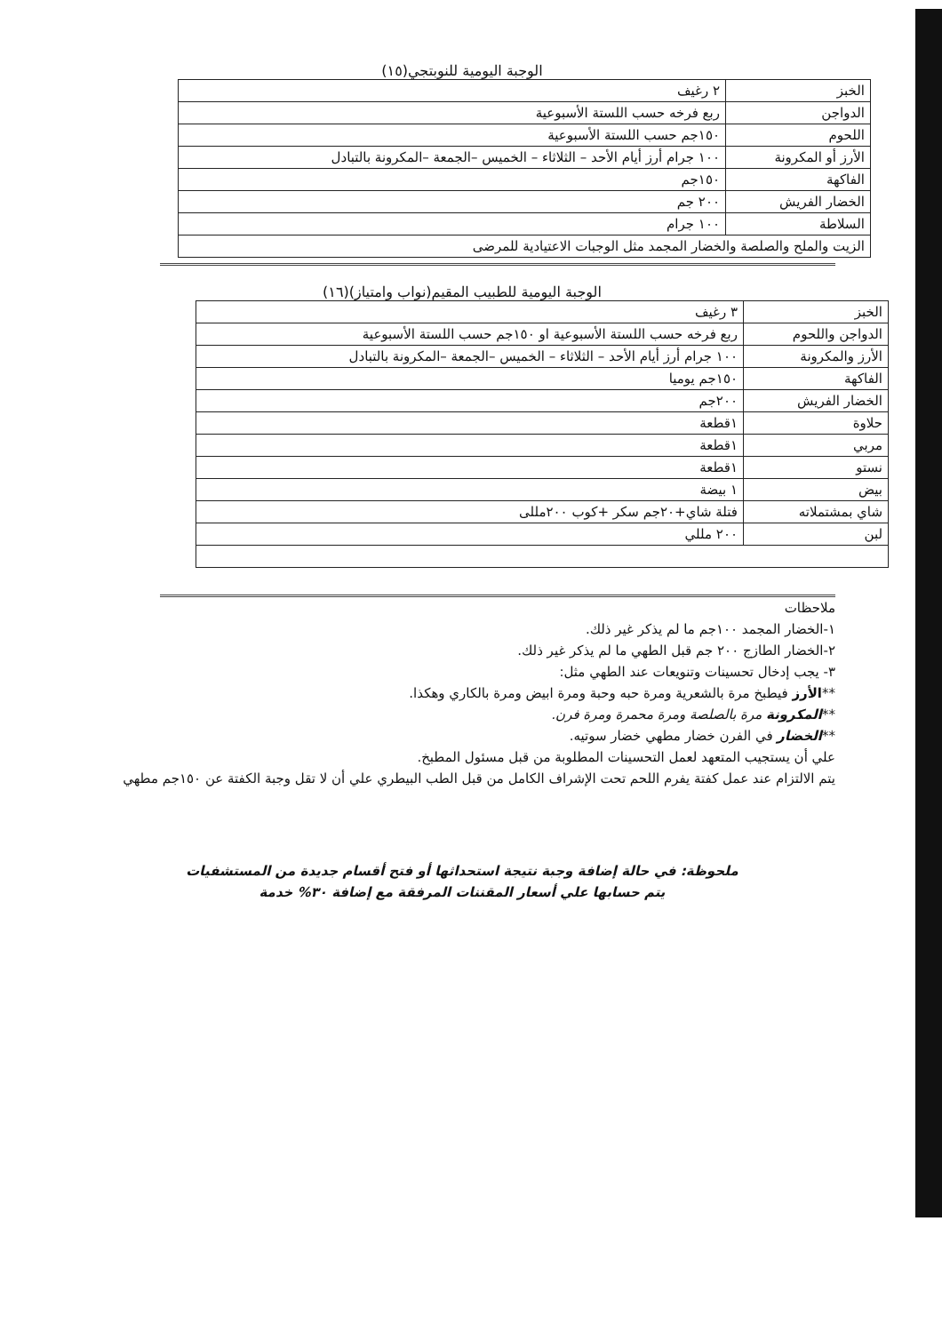الوجبة اليومية للنوبتجي(١٥)
| الخبز | ٢ رغيف |
| الدواجن | ربع فرخه حسب اللستة الأسبوعية |
| اللحوم | ١٥٠جم حسب اللستة الأسبوعية |
| الأرز أو المكرونة | ١٠٠ جرام أرز أيام الأحد – الثلاثاء – الخميس –الجمعة –المكرونة بالتبادل |
| الفاكهة | ١٥٠جم |
| الخضار الفريش | ٢٠٠ جم |
| السلاطة | ١٠٠ جرام |
| الزيت والملح والصلصة والخضار المجمد مثل الوجبات الاعتيادية للمرضى | |
الوجبة اليومية للطبيب المقيم(نواب وامتياز)(١٦)
| الخبز | ٣ رغيف |
| الدواجن واللحوم | ربع فرخه حسب اللستة الأسبوعية او ١٥٠جم حسب اللستة الأسبوعية |
| الأرز والمكرونة | ١٠٠ جرام أرز أيام الأحد – الثلاثاء – الخميس –الجمعة –المكرونة بالتبادل |
| الفاكهة | ١٥٠جم يوميا |
| الخضار الفريش | ٢٠٠جم |
| حلاوة | ١قطعة |
| مربي | ١قطعة |
| نستو | ١قطعة |
| بيض | ١ بيضة |
| شاي بمشتملاته | فتلة شاي+٢٠جم سكر +كوب ٢٠٠مللى |
| لبن | ٢٠٠ مللي |
ملاحظات
١-الخضار المجمد ١٠٠جم ما لم يذكر غير ذلك.
٢-الخضار الطازج ٢٠٠ جم قبل الطهي ما لم يذكر غير ذلك.
٣- يجب إدخال تحسينات وتنويعات عند الطهي مثل:
**الأرز فيطبخ مرة بالشعرية ومرة حبه وحبة ومرة ابيض ومرة بالكاري وهكذا.
**المكرونة مرة بالصلصة ومرة محمرة ومرة فرن.
**الخضار في الفرن خضار مطهي خضار سوتيه.
علي أن يستجيب المتعهد لعمل التحسينات المطلوبة من قبل مسئول المطبخ.
يتم الالتزام عند عمل كفتة يفرم اللحم تحت الإشراف الكامل من قبل الطب البيطري علي أن لا تقل وجبة الكفتة عن ١٥٠جم مطهي
ملحوظة: في حالة إضافة وجبة نتيجة استحداثها أو فتح أقسام جديدة من المستشفيات
يتم حسابها علي أسعار المقننات المرفقة مع إضافة ٣٠% خدمة